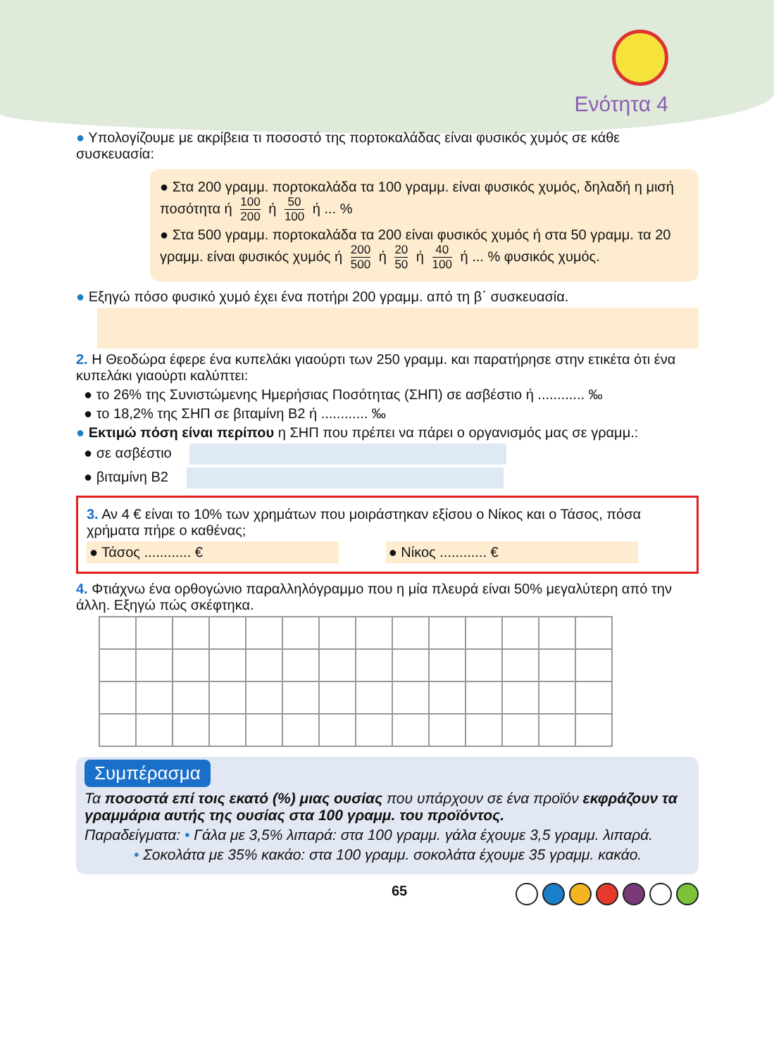Ενότητα 4
● Υπολογίζουμε με ακρίβεια τι ποσοστό της πορτοκαλάδας είναι φυσικός χυμός σε κάθε συσκευασία:
● Στα 200 γραμμ. πορτοκαλάδα τα 100 γραμμ. είναι φυσικός χυμός, δηλαδή η μισή ποσότητα ή 100 200 ή 50 100 ή ... %
● Στα 500 γραμμ. πορτοκαλάδα τα 200 είναι φυσικός χυμός ή στα 50 γραμμ. τα 20 γραμμ. είναι φυσικός χυμός ή 200 500 ή 20 50 ή 40 100 ή ... % φυσικός χυμός.
● Εξηγώ πόσο φυσικό χυμό έχει ένα ποτήρι 200 γραμμ. από τη β΄ συσκευασία.
2. Η Θεοδώρα έφερε ένα κυπελάκι γιαούρτι των 250 γραμμ. και παρατήρησε στην ετικέτα ότι ένα κυπελάκι γιαούρτι καλύπτει:
● το 26% της Συνιστώμενης Ημερήσιας Ποσότητας (ΣΗΠ) σε ασβέστιο ή ............ ‰
● το 18,2% της ΣΗΠ σε βιταμίνη Β2 ή ............ ‰
● Εκτιμώ πόση είναι περίπου η ΣΗΠ που πρέπει να πάρει ο οργανισμός μας σε γραμμ.:
● σε ασβέστιο
● βιταμίνη Β2
3. Αν 4 € είναι το 10% των χρημάτων που μοιράστηκαν εξίσου ο Νίκος και ο Τάσος, πόσα χρήματα πήρε ο καθένας;
● Τάσος ............ € ● Νίκος ............ €
4. Φτιάχνω ένα ορθογώνιο παραλληλόγραμμο που η μία πλευρά είναι 50% μεγαλύτερη από την άλλη. Εξηγώ πώς σκέφτηκα.
Συμπέρασμα
Τα ποσοστά επί τοις εκατό (%) μιας ουσίας που υπάρχουν σε ένα προϊόν εκφράζουν τα γραμμάρια αυτής της ουσίας στα 100 γραμμ. του προϊόντος.
Παραδείγματα: • Γάλα με 3,5% λιπαρά: στα 100 γραμμ. γάλα έχουμε 3,5 γραμμ. λιπαρά.
• Σοκολάτα με 35% κακάο: στα 100 γραμμ. σοκολάτα έχουμε 35 γραμμ. κακάο.
65